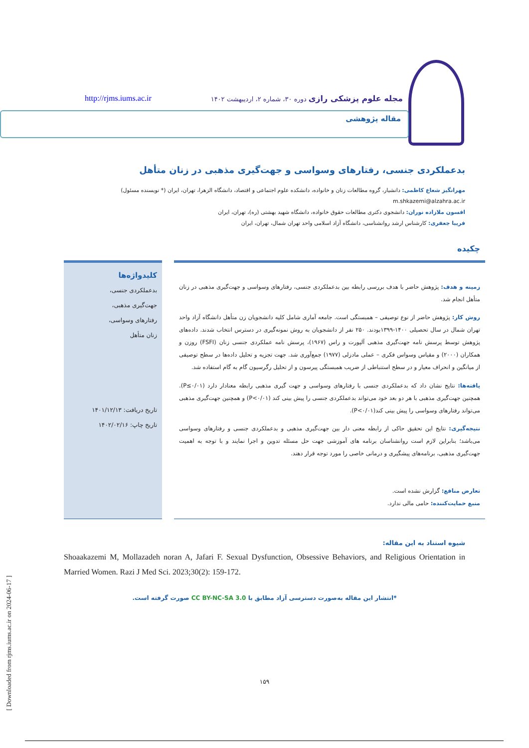مجله علوم پزشکی رازی دوره ۳۰، شماره ۲، اردیبهشت ۱۴۰۲
http://rjms.iums.ac.ir
مقاله پژوهشی
بدعملکردی جنسی، رفتارهای وسواسی و جهت‌گیری مذهبی در زنان متأهل
مهرانگیز شعاع کاظمی: دانشیار، گروه مطالعات زنان و خانواده، دانشکده علوم اجتماعی و اقتصاد، دانشگاه الزهرا، تهران، ایران (* نویسنده مسئول)
m.shkazemi@alzahra.ac.ir
افسون ملازاده نوران: دانشجوی دکتری مطالعات حقوق خانواده، دانشگاه شهید بهشتی (ره)، تهران، ایران
فریبا جعفری: کارشناس ارشد روانشناسی، دانشگاه آزاد اسلامی واحد تهران شمال، تهران، ایران
چکیده
زمینه و هدف: پژوهش حاضر با هدف بررسی رابطه بین بدعملکردی جنسی، رفتارهای وسواسی و جهت‌گیری مذهبی در زنان متأهل انجام شد.
روش کار: پژوهش حاضر از نوع توصیفی – همبستگی است. جامعه آماری شامل کلیه دانشجویان زن متأهل دانشگاه آزاد واحد تهران شمال در سال تحصیلی ۱۴۰۰-۱۳۹۹بودند. ۲۵۰ نفر از دانشجویان به روش نمونه‌گیری در دسترس انتخاب شدند. داده‌های پژوهش توسط پرسش نامه جهت‌گیری مذهبی آلپورت و راس (۱۹۶۷)، پرسش نامه عملکردی جنسی زنان (FSFI) روزن و همکاران (۲۰۰۰) و مقیاس وسواس فکری – عملی مادزلی (۱۹۷۷) جمع‌آوری شد. جهت تجزیه و تحلیل داده‌ها در سطح توصیفی از میانگین و انحراف معیار و در سطح استنباطی از ضریب همبستگی پیرسون و از تحلیل رگرسیون گام به گام استفاده شد.
یافته‌ها: نتایج نشان داد که بدعملکردی جنسی با رفتارهای وسواسی و جهت گیری مذهبی رابطه معنادار دارد (P≤۰/۰۱). همچنین جهت‌گیری مذهبی با هر دو بعد خود می‌تواند بدعملکردی جنسی را پیش بینی کند (P<۰/۰۱) و همچنین جهت‌گیری مذهبی می‌تواند رفتارهای وسواسی را پیش بینی کند(P<۰/۰۱).
نتیجه‌گیری: نتایج این تحقیق حاکی از رابطه معنی دار بین جهت‌گیری مذهبی و بدعملکردی جنسی و رفتارهای وسواسی می‌باشد؛ بنابراین لازم است روانشناسان برنامه های آموزشی جهت حل مسئله تدوین و اجرا نمایند و با توجه به اهمیت جهت‌گیری مذهبی، برنامه‌های پیشگیری و درمانی خاصی را مورد توجه قرار دهند.
تعارض منافع: گزارش نشده است.
منبع حمایت‌کننده: حامی مالی ندارد.
کلیدواژه‌ها
بدعملکردی جنسی،
جهت‌گیری مذهبی،
رفتارهای وسواسی،
زنان متأهل
تاریخ دریافت: ۱۴۰۱/۱۲/۱۳
تاریخ چاپ: ۱۴۰۲/۰۲/۱۶
شیوه استناد به این مقاله:
Shoaakazemi M, Mollazadeh noran A, Jafari F. Sexual Dysfunction, Obsessive Behaviors, and Religious Orientation in Married Women. Razi J Med Sci. 2023;30(2): 159-172.
*انتشار این مقاله به‌صورت دسترسی آزاد مطابق با CC BY-NC-SA 3.0 صورت گرفته است.
۱۵۹
[ Downloaded from rjms.iums.ac.ir on 2024-06-17 ]